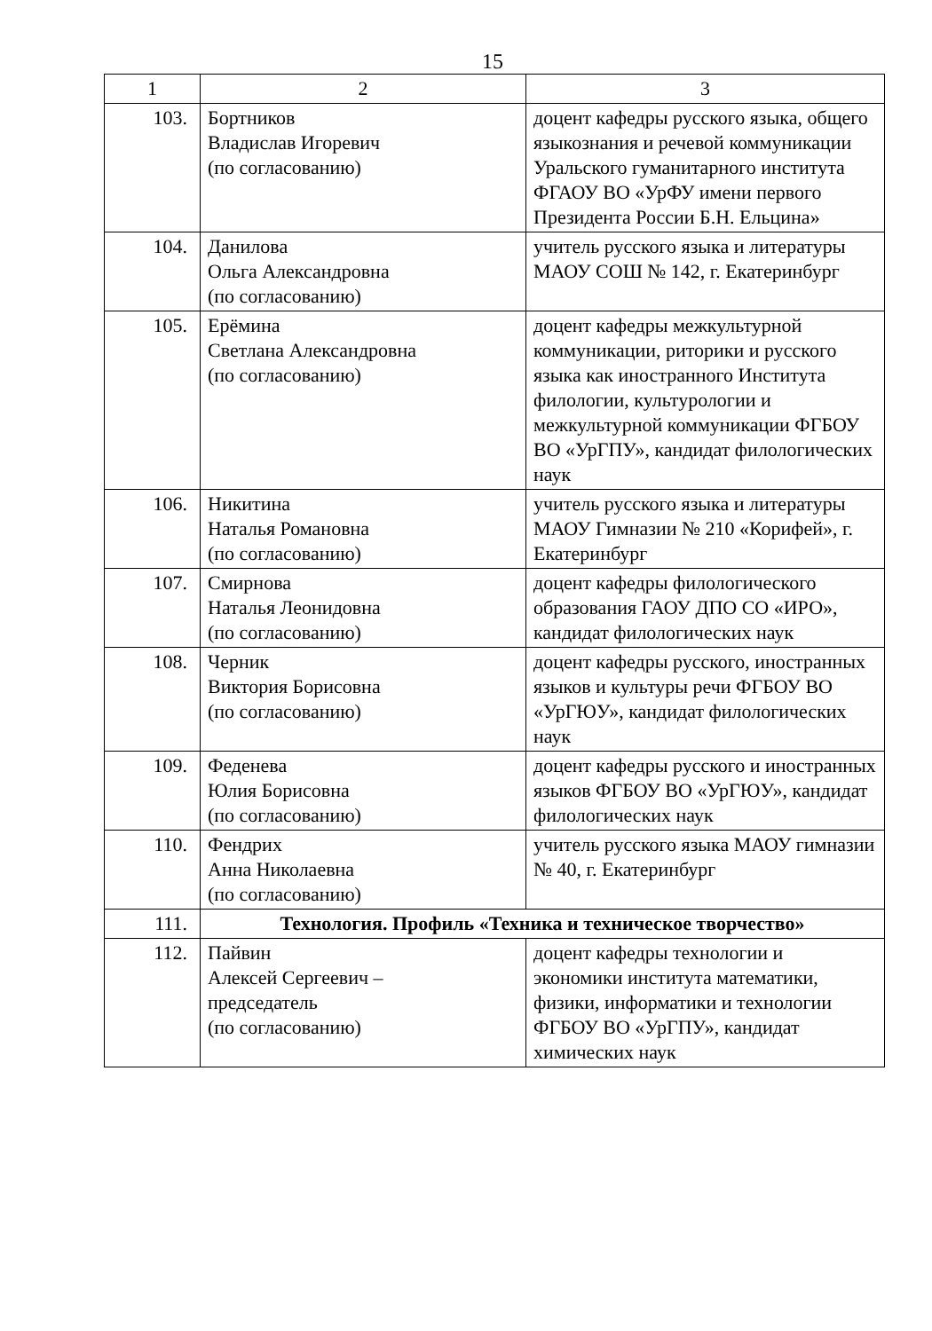15
| 1 | 2 | 3 |
| --- | --- | --- |
| 103. | Бортников Владислав Игоревич (по согласованию) | доцент кафедры русского языка, общего языкознания и речевой коммуникации Уральского гуманитарного института ФГАОУ ВО «УрФУ имени первого Президента России Б.Н. Ельцина» |
| 104. | Данилова Ольга Александровна (по согласованию) | учитель русского языка и литературы МАОУ СОШ № 142, г. Екатеринбург |
| 105. | Ерёмина Светлана Александровна (по согласованию) | доцент кафедры межкультурной коммуникации, риторики и русского языка как иностранного Института филологии, культурологии и межкультурной коммуникации ФГБОУ ВО «УрГПУ», кандидат филологических наук |
| 106. | Никитина Наталья Романовна (по согласованию) | учитель русского языка и литературы МАОУ Гимназии № 210 «Корифей», г. Екатеринбург |
| 107. | Смирнова Наталья Леонидовна (по согласованию) | доцент кафедры филологического образования ГАОУ ДПО СО «ИРО», кандидат филологических наук |
| 108. | Черник Виктория Борисовна (по согласованию) | доцент кафедры русского, иностранных языков и культуры речи ФГБОУ ВО «УрГЮУ», кандидат филологических наук |
| 109. | Феденева Юлия Борисовна (по согласованию) | доцент кафедры русского и иностранных языков ФГБОУ ВО «УрГЮУ», кандидат филологических наук |
| 110. | Фендрих Анна Николаевна (по согласованию) | учитель русского языка МАОУ гимназии № 40, г. Екатеринбург |
| 111. | Технология. Профиль «Техника и техническое творчество» | |
| 112. | Пайвин Алексей Сергеевич – председатель (по согласованию) | доцент кафедры технологии и экономики института математики, физики, информатики и технологии ФГБОУ ВО «УрГПУ», кандидат химических наук |